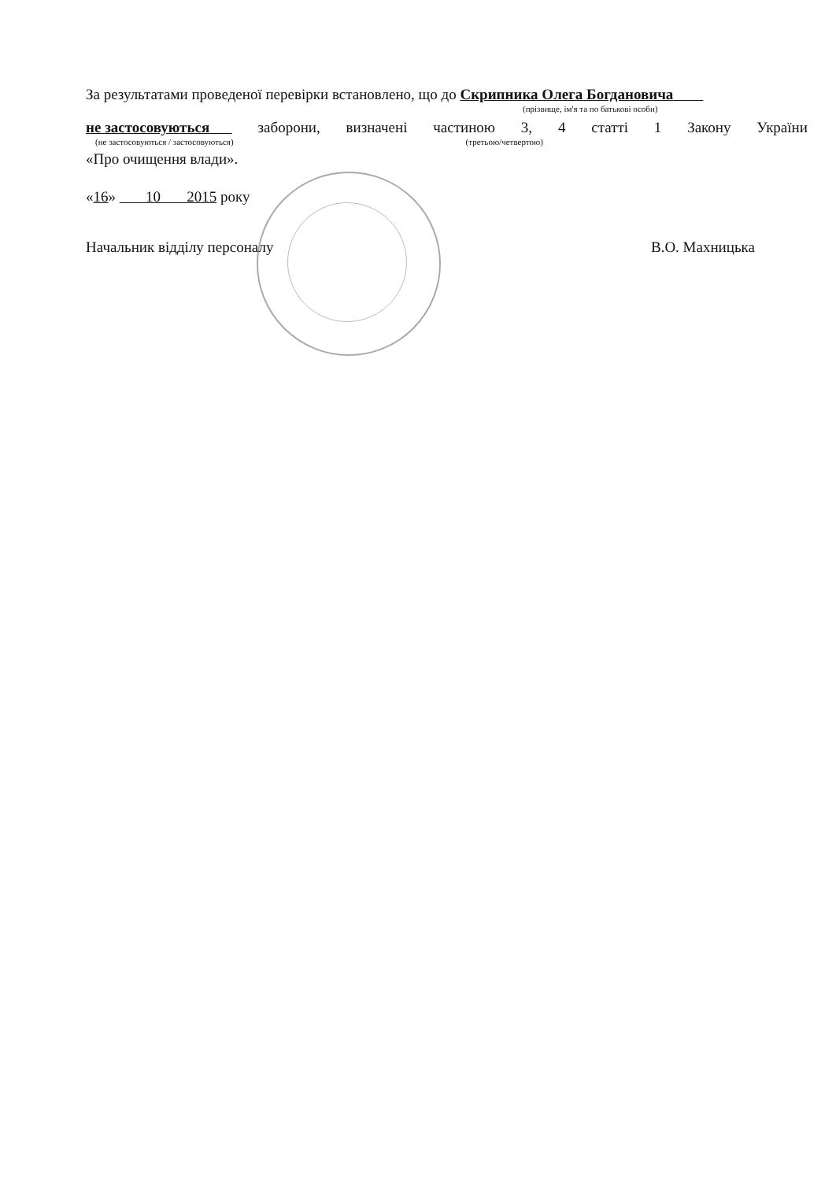За результатами проведеної перевірки встановлено, що до Скрипника Олега Богдановича
(прізвище, ім'я та по батькові особи)
не застосовуються заборони, визначені частиною 3, 4 статті 1 Закону України
(не застосовуються / застосовуються) (третьою/четвертою)
«Про очищення влади».
«16» 10 2015 року
Начальник відділу персоналу В.О. Махницька